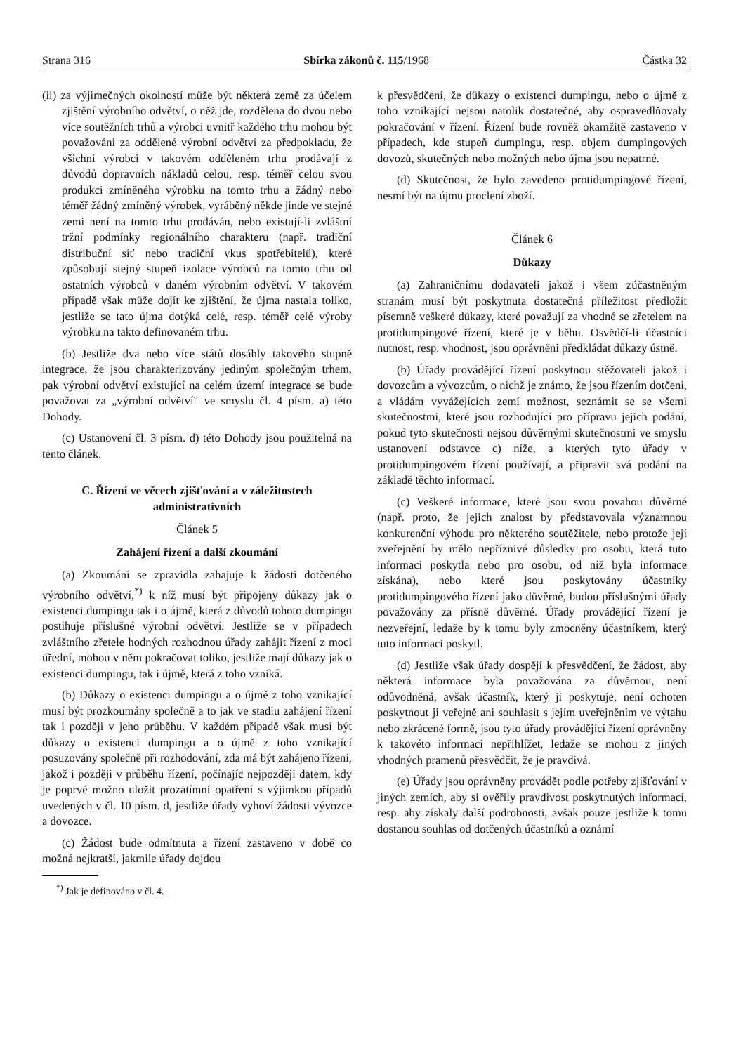Strana 316 Sbírka zákonů č. 115/1968 Částka 32
(ii) za výjimečných okolností může být některá země za účelem zjištění výrobního odvětví, o něž jde, rozdělena do dvou nebo více soutěžních trhů a výrobci uvnitř každého trhu mohou být považováni za oddělené výrobní odvětví za předpokladu, že všichni výrobci v takovém odděleném trhu prodávají z důvodů dopravních nákladů celou, resp. téměř celou svou produkci zmíněného výrobku na tomto trhu a žádný nebo téměř žádný zmíněný výrobek, vyráběný někde jinde ve stejné zemi není na tomto trhu prodáván, nebo existují-li zvláštní tržní podmínky regionálního charakteru (např. tradiční distribuční síť nebo tradiční vkus spotřebitelů), které způsobují stejný stupeň izolace výrobců na tomto trhu od ostatních výrobců v daném výrobním odvětví. V takovém případě však může dojít ke zjištění, že újma nastala toliko, jestliže se tato újma dotýká celé, resp. téměř celé výroby výrobku na takto definovaném trhu.
(b) Jestliže dva nebo více států dosáhly takového stupně integrace, že jsou charakterizovány jediným společným trhem, pak výrobní odvětví existující na celém území integrace se bude považovat za „výrobní odvětví" ve smyslu čl. 4 písm. a) této Dohody.
(c) Ustanovení čl. 3 písm. d) této Dohody jsou použitelná na tento článek.
C. Řízení ve věcech zjišťování a v záležitostech administrativních
Článek 5
Zahájení řízení a další zkoumání
(a) Zkoumání se zpravidla zahajuje k žádosti dotčeného výrobního odvětví,<sup>*)</sup> k níž musí být připojeny důkazy jak o existenci dumpingu tak i o újmě, která z důvodů tohoto dumpingu postihuje příslušné výrobní odvětví. Jestliže se v případech zvláštního zřetele hodných rozhodnou úřady zahájit řízení z moci úřední, mohou v něm pokračovat toliko, jestliže mají důkazy jak o existenci dumpingu, tak i újmě, která z toho vzniká.
(b) Důkazy o existenci dumpingu a o újmě z toho vznikající musí být prozkoumány společně a to jak ve stadiu zahájení řízení tak i později v jeho průběhu. V každém případě však musí být důkazy o existenci dumpingu a o újmě z toho vznikající posuzovány společně při rozhodování, zda má být zahájeno řízení, jakož i později v průběhu řízení, počínajíc nejpozději datem, kdy je poprvé možno uložit prozatímní opatření s výjimkou případů uvedených v čl. 10 písm. d, jestliže úřady vyhoví žádosti vývozce a dovozce.
(c) Žádost bude odmítnuta a řízení zastaveno v době co možná nejkratší, jakmile úřady dojdou
<sup>*)</sup> Jak je definováno v čl. 4.
k přesvědčení, že důkazy o existenci dumpingu, nebo o újmě z toho vznikající nejsou natolik dostatečné, aby ospravedlňovaly pokračování v řízení. Řízení bude rovněž okamžitě zastaveno v případech, kde stupeň dumpingu, resp. objem dumpingových dovozů, skutečných nebo možných nebo újma jsou nepatrné.
(d) Skutečnost, že bylo zavedeno protidumpingové řízení, nesmí být na újmu proclení zboží.
Článek 6
Důkazy
(a) Zahraničnímu dodavateli jakož i všem zúčastněným stranám musí být poskytnuta dostatečná příležitost předložit písemně veškeré důkazy, které považují za vhodné se zřetelem na protidumpingové řízení, které je v běhu. Osvědčí-li účastníci nutnost, resp. vhodnost, jsou oprávněni předkládat důkazy ústně.
(b) Úřady provádějící řízení poskytnou stěžovateli jakož i dovozcům a vývozcům, o nichž je známo, že jsou řízením dotčeni, a vládám vyvážejících zemí možnost, seznámit se se všemi skutečnostmi, které jsou rozhodující pro přípravu jejich podání, pokud tyto skutečnosti nejsou důvěrnými skutečnostmi ve smyslu ustanovení odstavce c) níže, a kterých tyto úřady v protidumpingovém řízení používají, a připravit svá podání na základě těchto informací.
(c) Veškeré informace, které jsou svou povahou důvěrné (např. proto, že jejich znalost by představovala významnou konkurenční výhodu pro některého soutěžitele, nebo protože její zveřejnění by mělo nepříznivé důsledky pro osobu, která tuto informaci poskytla nebo pro osobu, od níž byla informace získána), nebo které jsou poskytovány účastníky protidumpingového řízení jako důvěrné, budou příslušnými úřady považovány za přísně důvěrné. Úřady provádějící řízení je nezveřejní, ledaže by k tomu byly zmocněny účastníkem, který tuto informaci poskytl.
(d) Jestliže však úřady dospějí k přesvědčení, že žádost, aby některá informace byla považována za důvěrnou, není odůvodněná, avšak účastník, který ji poskytuje, není ochoten poskytnout ji veřejně ani souhlasit s jejím uveřejněním ve výtahu nebo zkrácené formě, jsou tyto úřady provádějící řízení oprávněny k takovéto informaci nepřihlížet, ledaže se mohou z jiných vhodných pramenů přesvědčit, že je pravdivá.
(e) Úřady jsou oprávněny provádět podle potřeby zjišťování v jiných zemích, aby si ověřily pravdivost poskytnutých informací, resp. aby získaly další podrobnosti, avšak pouze jestliže k tomu dostanou souhlas od dotčených účastníků a oznámí